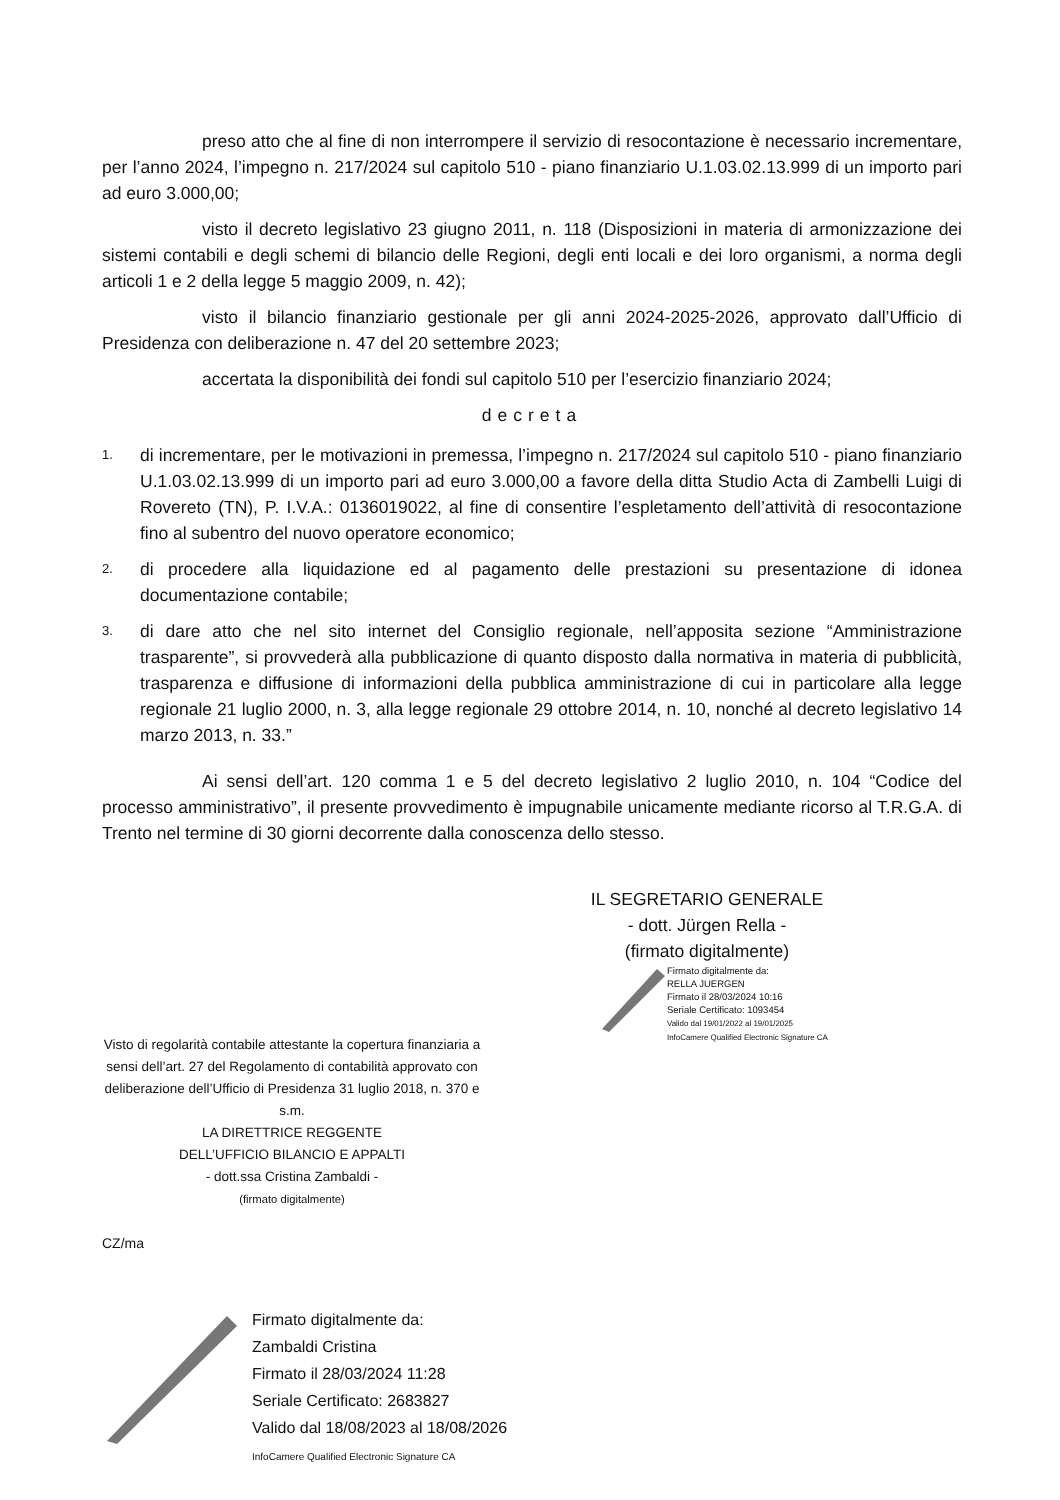preso atto che al fine di non interrompere il servizio di resocontazione è necessario incrementare, per l’anno 2024, l’impegno n. 217/2024 sul capitolo 510 - piano finanziario U.1.03.02.13.999 di un importo pari ad euro 3.000,00;
visto il decreto legislativo 23 giugno 2011, n. 118 (Disposizioni in materia di armonizzazione dei sistemi contabili e degli schemi di bilancio delle Regioni, degli enti locali e dei loro organismi, a norma degli articoli 1 e 2 della legge 5 maggio 2009, n. 42);
visto il bilancio finanziario gestionale per gli anni 2024-2025-2026, approvato dall’Ufficio di Presidenza con deliberazione n. 47 del 20 settembre 2023;
accertata la disponibilità dei fondi sul capitolo 510 per l’esercizio finanziario 2024;
decreta
1. di incrementare, per le motivazioni in premessa, l’impegno n. 217/2024 sul capitolo 510 - piano finanziario U.1.03.02.13.999 di un importo pari ad euro 3.000,00 a favore della ditta Studio Acta di Zambelli Luigi di Rovereto (TN), P. I.V.A.: 0136019022, al fine di consentire l’espletamento dell’attività di resocontazione fino al subentro del nuovo operatore economico;
2. di procedere alla liquidazione ed al pagamento delle prestazioni su presentazione di idonea documentazione contabile;
3. di dare atto che nel sito internet del Consiglio regionale, nell’apposita sezione “Amministrazione trasparente”, si provvederà alla pubblicazione di quanto disposto dalla normativa in materia di pubblicità, trasparenza e diffusione di informazioni della pubblica amministrazione di cui in particolare alla legge regionale 21 luglio 2000, n. 3, alla legge regionale 29 ottobre 2014, n. 10, nonché al decreto legislativo 14 marzo 2013, n. 33.”
Ai sensi dell’art. 120 comma 1 e 5 del decreto legislativo 2 luglio 2010, n. 104 “Codice del processo amministrativo”, il presente provvedimento è impugnabile unicamente mediante ricorso al T.R.G.A. di Trento nel termine di 30 giorni decorrente dalla conoscenza dello stesso.
IL SEGRETARIO GENERALE
- dott. Jürgen Rella -
(firmato digitalmente)
Firmato digitalmente da:
RELLA JUERGEN
Firmato il 28/03/2024 10:16
Seriale Certificato: 1093454
Valido dal 19/01/2022 al 19/01/2025
InfoCamere Qualified Electronic Signature CA
Visto di regolarità contabile attestante la copertura finanziaria a sensi dell’art. 27 del Regolamento di contabilità approvato con deliberazione dell’Ufficio di Presidenza 31 luglio 2018, n. 370 e s.m.
LA DIRETTRICE REGGENTE
DELL’UFFICIO BILANCIO E APPALTI
- dott.ssa Cristina Zambaldi -
(firmato digitalmente)
CZ/ma
Firmato digitalmente da:
Zambaldi Cristina
Firmato il 28/03/2024 11:28
Seriale Certificato: 2683827
Valido dal 18/08/2023 al 18/08/2026
InfoCamere Qualified Electronic Signature CA